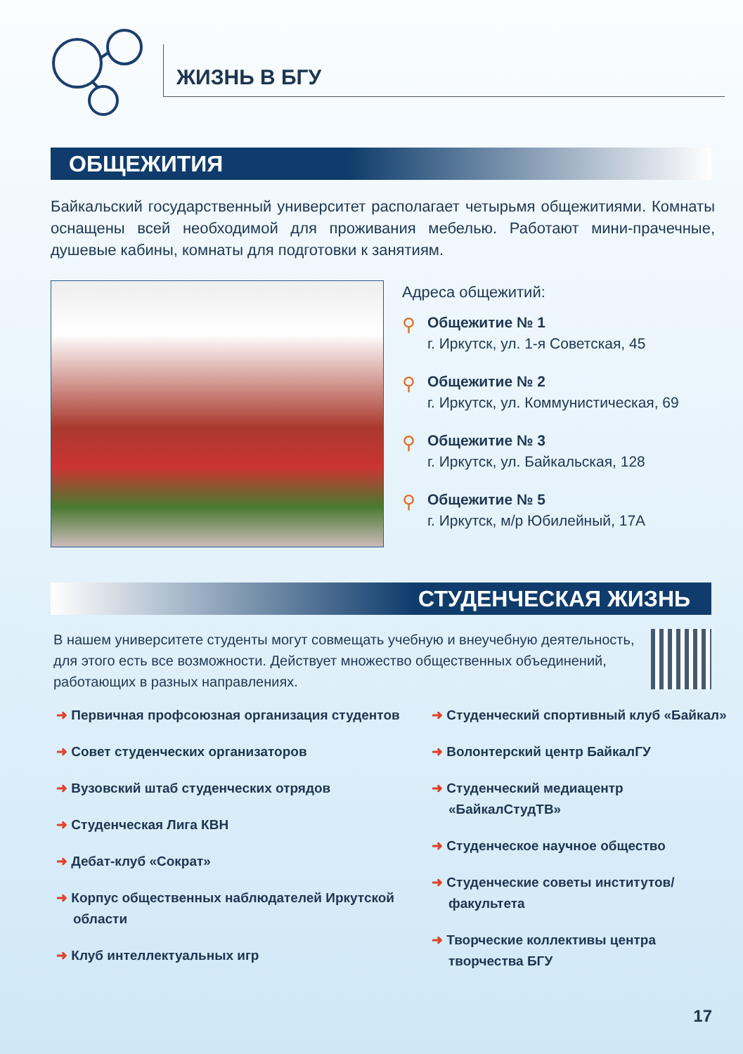ЖИЗНЬ В БГУ
ОБЩЕЖИТИЯ
Байкальский государственный университет располагает четырьмя общежитиями. Комнаты оснащены всей необходимой для проживания мебелью. Работают мини-прачечные, душевые кабины, комнаты для подготовки к занятиям.
Адреса общежитий:
⚲
Общежитие № 1
г. Иркутск, ул. 1-я Советская, 45
⚲
Общежитие № 2
г. Иркутск, ул. Коммунистическая, 69
⚲
Общежитие № 3
г. Иркутск, ул. Байкальская, 128
⚲
Общежитие № 5
г. Иркутск, м/р Юбилейный, 17А
СТУДЕНЧЕСКАЯ ЖИЗНЬ
В нашем университете студенты могут совмещать учебную и внеучебную деятельность, для этого есть все возможности. Действует множество общественных объединений, работающих в разных направлениях.
➜ Первичная профсоюзная организация студентов
➜ Совет студенческих организаторов
➜ Вузовский штаб студенческих отрядов
➜ Студенческая Лига КВН
➜ Дебат-клуб «Сократ»
➜ Корпус общественных наблюдателей Иркутской области
➜ Клуб интеллектуальных игр
➜ Студенческий спортивный клуб «Байкал»
➜ Волонтерский центр БайкалГУ
➜ Студенческий медиацентр «БайкалСтудТВ»
➜ Студенческое научное общество
➜ Студенческие советы институтов/факультета
➜ Творческие коллективы центра творчества БГУ
17